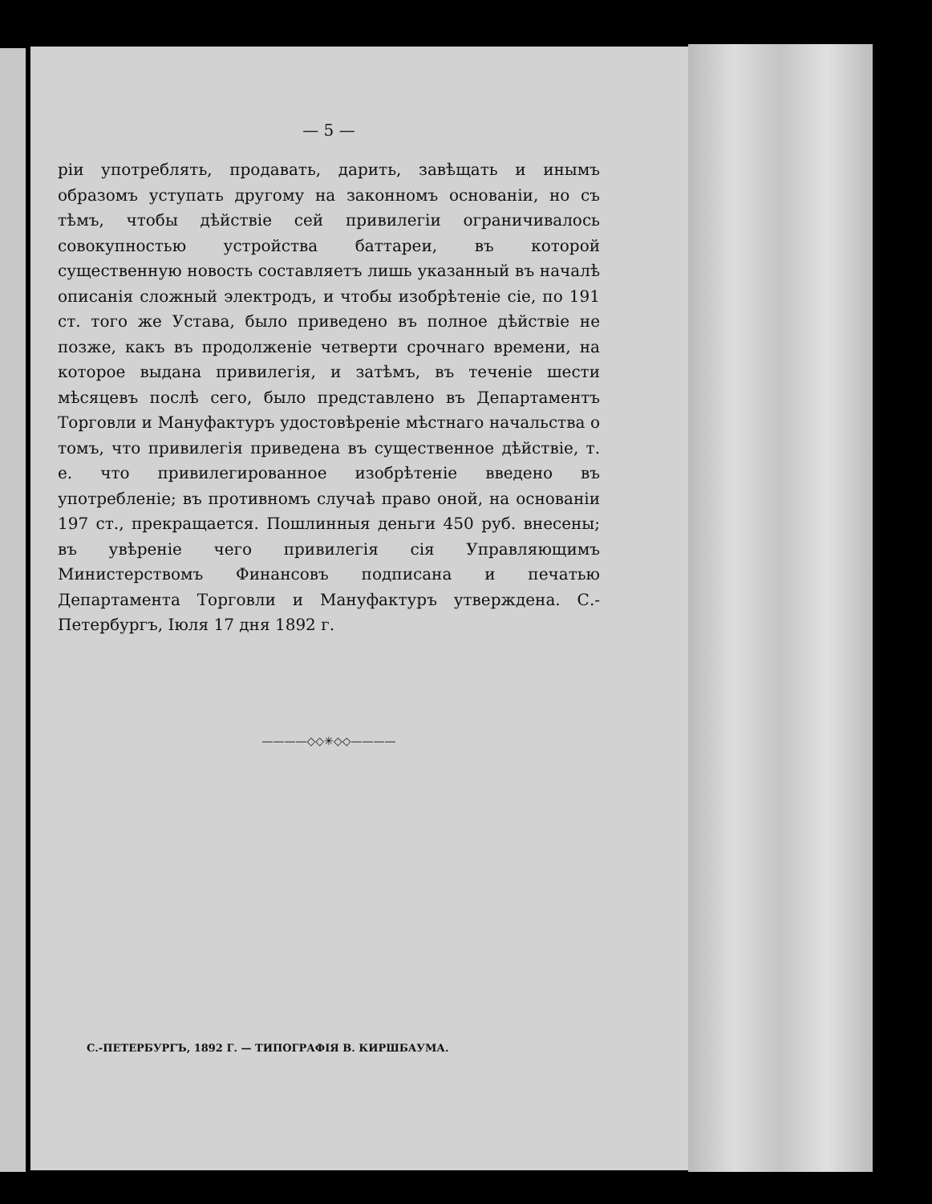— 5 —
ріи употреблять, продавать, дарить, завѣщать и инымъ образомъ уступать другому на законномъ основаніи, но съ тѣмъ, чтобы дѣйствіе сей привилегіи ограничивалось совокупностью устройства баттареи, въ которой существенную новость составляетъ лишь указанный въ началѣ описанія сложный электродъ, и чтобы изобрѣтеніе сіе, по 191 ст. того же Устава, было приведено въ полное дѣйствіе не позже, какъ въ продолженіе четверти срочнаго времени, на которое выдана привилегія, и затѣмъ, въ теченіе шести мѣсяцевъ послѣ сего, было представлено въ Департаментъ Торговли и Мануфактуръ удостовѣреніе мѣстнаго начальства о томъ, что привилегія приведена въ существенное дѣйствіе, т. е. что привилегированное изобрѣтеніе введено въ употребленіе; въ противномъ случаѣ право оной, на основаніи 197 ст., прекращается. Пошлинныя деньги 450 руб. внесены; въ увѣреніе чего привилегія сія Управляющимъ Министерствомъ Финансовъ подписана и печатью Департамента Торговли и Мануфактуръ утверждена. С.-Петербургъ, Іюля 17 дня 1892 г.
————◇◇✳◇◇————
С.-ПЕТЕРБУРГЪ, 1892 Г. — ТИПОГРАФІЯ В. КИРШБАУМА.